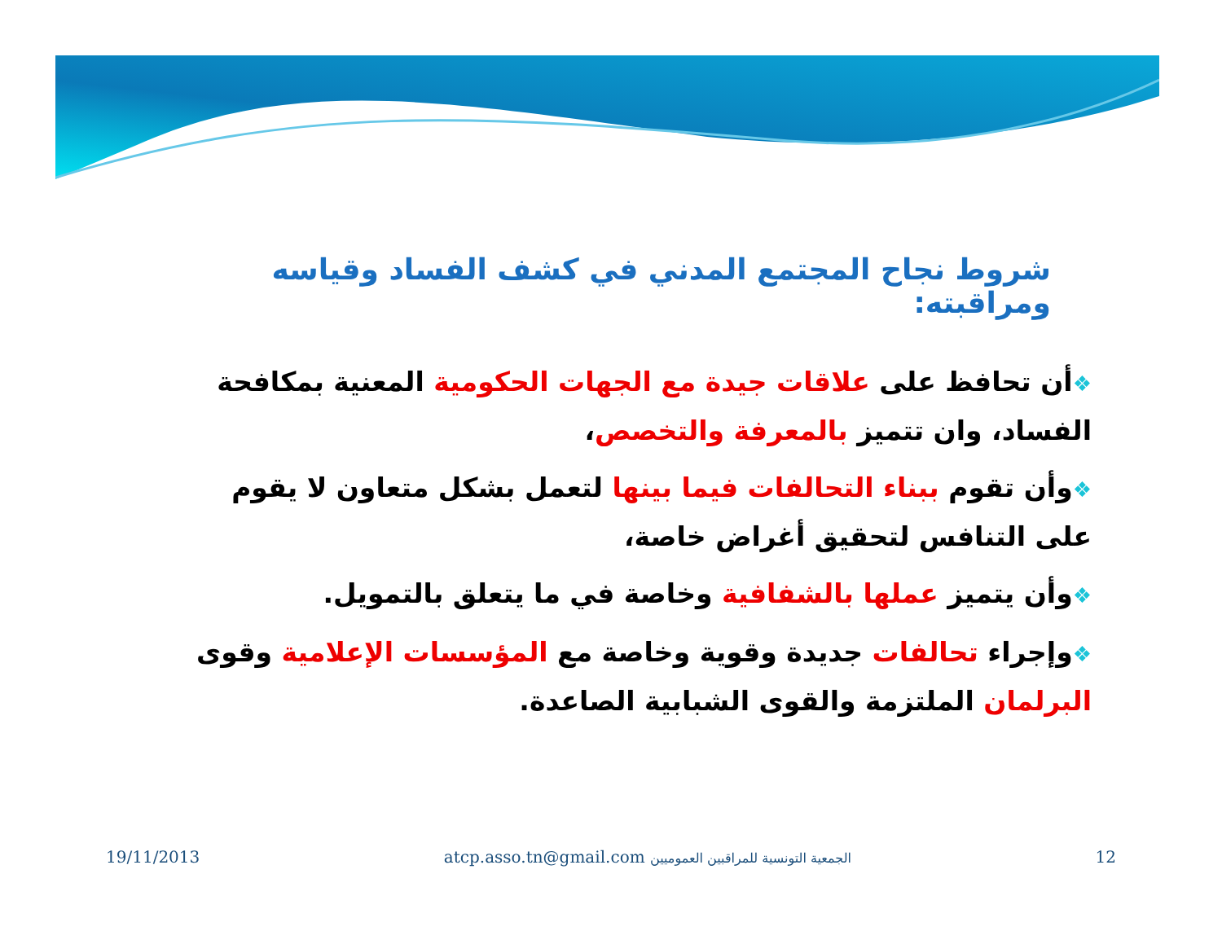شروط نجاح المجتمع المدني في كشف الفساد وقياسه ومراقبته:
❖أن تحافظ على علاقات جيدة مع الجهات الحكومية المعنية بمكافحة الفساد، وان تتميز بالمعرفة والتخصص،
❖وأن تقوم ببناء التحالفات فيما بينها لتعمل بشكل متعاون لا يقوم على التنافس لتحقيق أغراض خاصة،
❖وأن يتميز عملها بالشفافية وخاصة في ما يتعلق بالتمويل.
❖وإجراء تحالفات جديدة وقوية وخاصة مع المؤسسات الإعلامية وقوى البرلمان الملتزمة والقوى الشبابية الصاعدة.
19/11/2013 atcp.asso.tn@gmail.com الجمعية التونسية للمراقبين العموميين 12